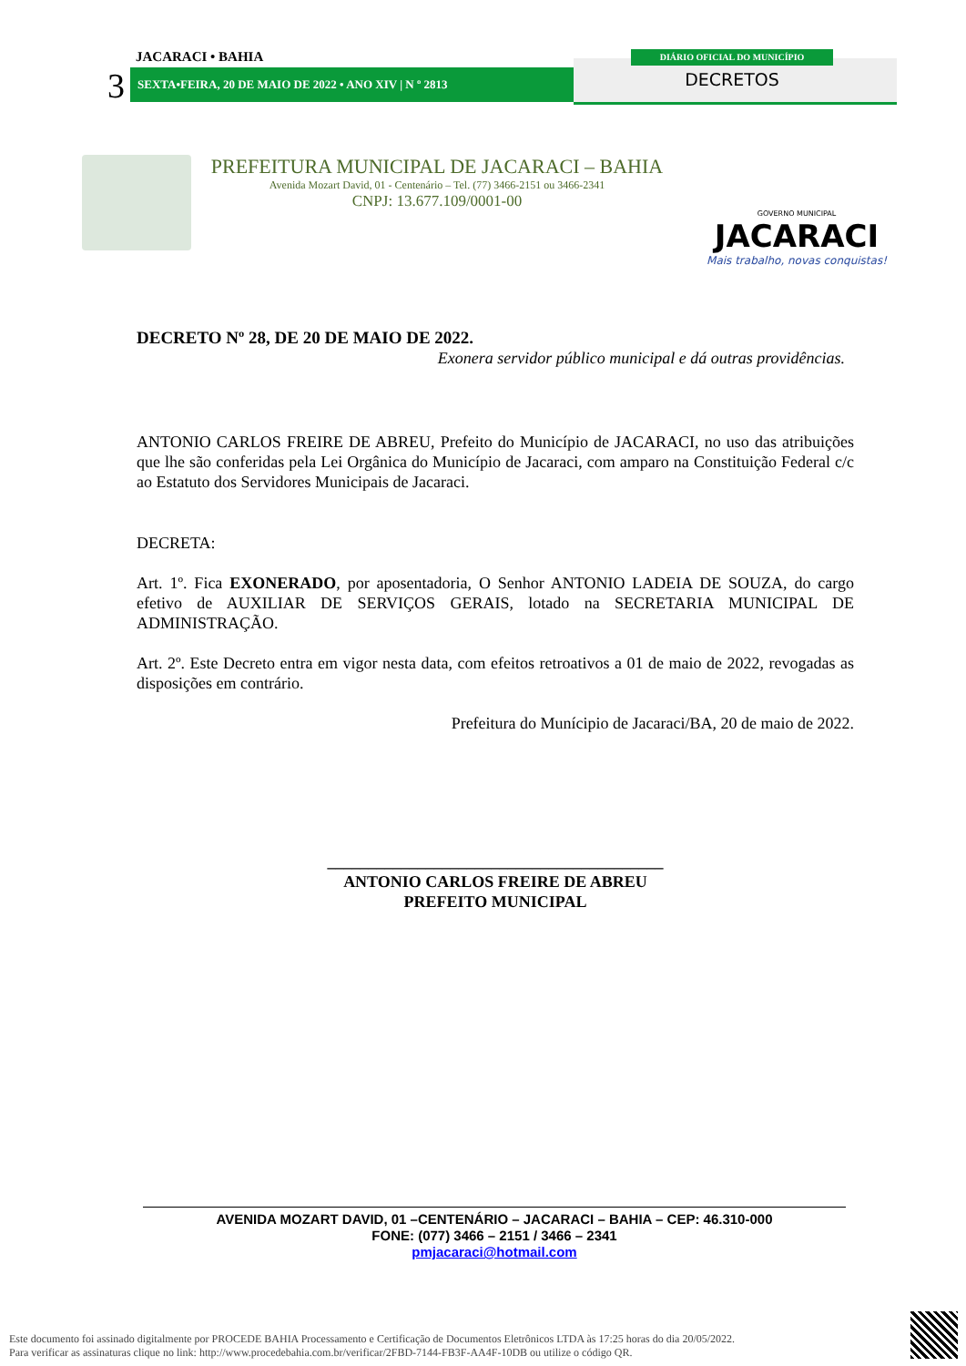JACARACI • BAHIA
3 SEXTA•FEIRA, 20 DE MAIO DE 2022 • ANO XIV | N º 2813
DIÁRIO OFICIAL DO MUNICÍPIO
DECRETOS
PREFEITURA MUNICIPAL DE JACARACI – BAHIA
Avenida Mozart David, 01 - Centenário – Tel. (77) 3466-2151 ou 3466-2341
CNPJ: 13.677.109/0001-00
GOVERNO MUNICIPAL
JACARACI
Mais trabalho, novas conquistas!
DECRETO Nº 28, DE 20 DE MAIO DE 2022.
Exonera servidor público municipal e dá outras providências.
ANTONIO CARLOS FREIRE DE ABREU, Prefeito do Município de JACARACI, no uso das atribuições que lhe são conferidas pela Lei Orgânica do Município de Jacaraci, com amparo na Constituição Federal c/c ao Estatuto dos Servidores Municipais de Jacaraci.
DECRETA:
Art. 1º. Fica EXONERADO, por aposentadoria, O Senhor ANTONIO LADEIA DE SOUZA, do cargo efetivo de AUXILIAR DE SERVIÇOS GERAIS, lotado na SECRETARIA MUNICIPAL DE ADMINISTRAÇÃO.
Art. 2º. Este Decreto entra em vigor nesta data, com efeitos retroativos a 01 de maio de 2022, revogadas as disposições em contrário.
Prefeitura do Munícipio de Jacaraci/BA, 20 de maio de 2022.
_________________________________________
ANTONIO CARLOS FREIRE DE ABREU
PREFEITO MUNICIPAL
AVENIDA MOZART DAVID, 01 –CENTENÁRIO – JACARACI – BAHIA – CEP: 46.310-000
FONE: (077) 3466 – 2151 / 3466 – 2341
pmjacaraci@hotmail.com
Este documento foi assinado digitalmente por PROCEDE BAHIA Processamento e Certificação de Documentos Eletrônicos LTDA às 17:25 horas do dia 20/05/2022.
Para verificar as assinaturas clique no link: http://www.procedebahia.com.br/verificar/2FBD-7144-FB3F-AA4F-10DB ou utilize o código QR.